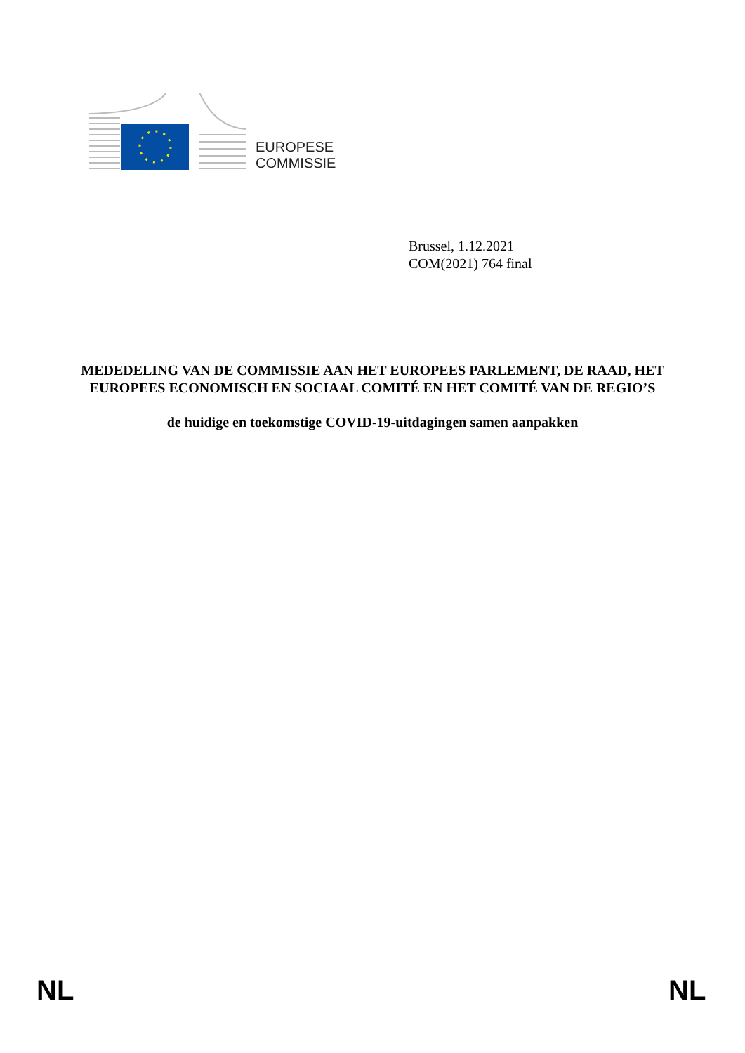EUROPESE
COMMISSIE
Brussel, 1.12.2021
COM(2021) 764 final
MEDEDELING VAN DE COMMISSIE AAN HET EUROPEES PARLEMENT, DE RAAD, HET EUROPEES ECONOMISCH EN SOCIAAL COMITÉ EN HET COMITÉ VAN DE REGIO’S
de huidige en toekomstige COVID-19-uitdagingen samen aanpakken
NL NL